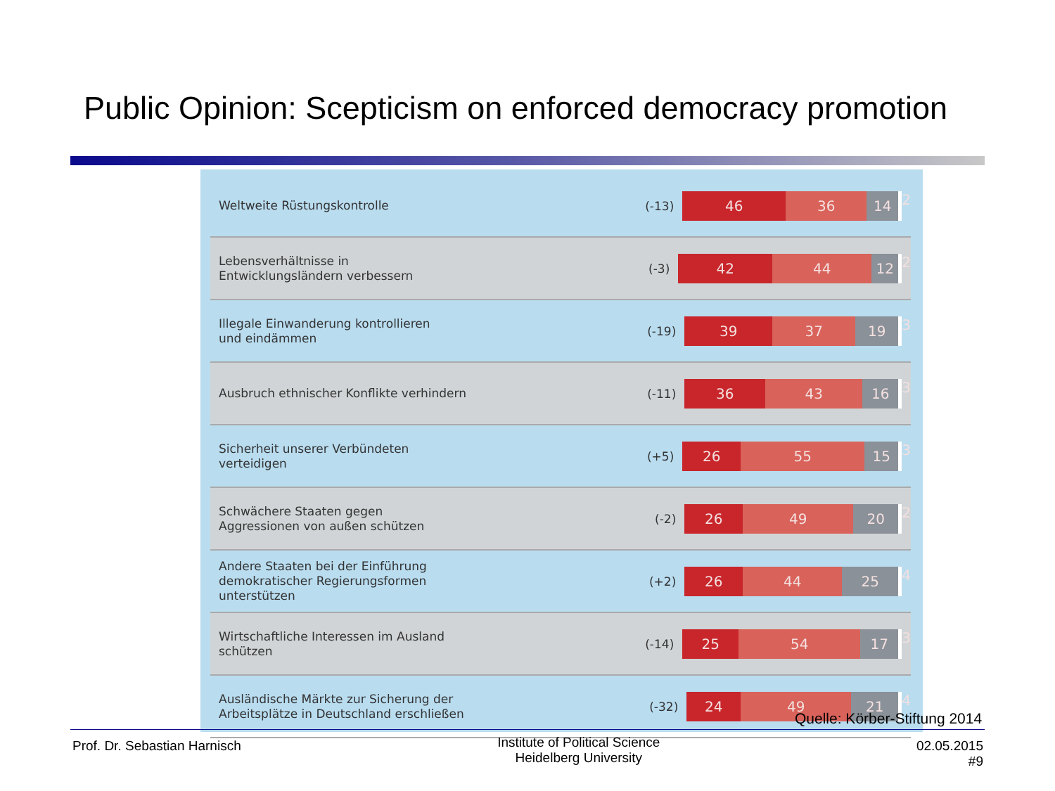Public Opinion: Scepticism on enforced democracy promotion
Weltweite Rüstungskontrolle
(-13)
46 36 14
2
Lebensverhältnisse in
Entwicklungsländern verbessern
(-3)
42 44 12
2
Illegale Einwanderung kontrollieren
und eindämmen
(-19)
39 37 19
3
Ausbruch ethnischer Konflikte verhindern
(-11)
36 43 16
3
Sicherheit unserer Verbündeten
verteidigen
(+5)
26 55 15
3
Schwächere Staaten gegen
Aggressionen von außen schützen
(-2)
26 49 20
2
Andere Staaten bei der Einführung
demokratischer Regierungsformen
unterstützen
(+2)
26 44 25
4
Wirtschaftliche Interessen im Ausland
schützen
(-14)
25 54 17
3
Ausländische Märkte zur Sicherung der
Arbeitsplätze in Deutschland erschließen
(-32)
24 49 21
4
Quelle: Körber-Stiftung 2014
Prof. Dr. Sebastian Harnisch
Institute of Political Science
Heidelberg University
02.05.2015
#9